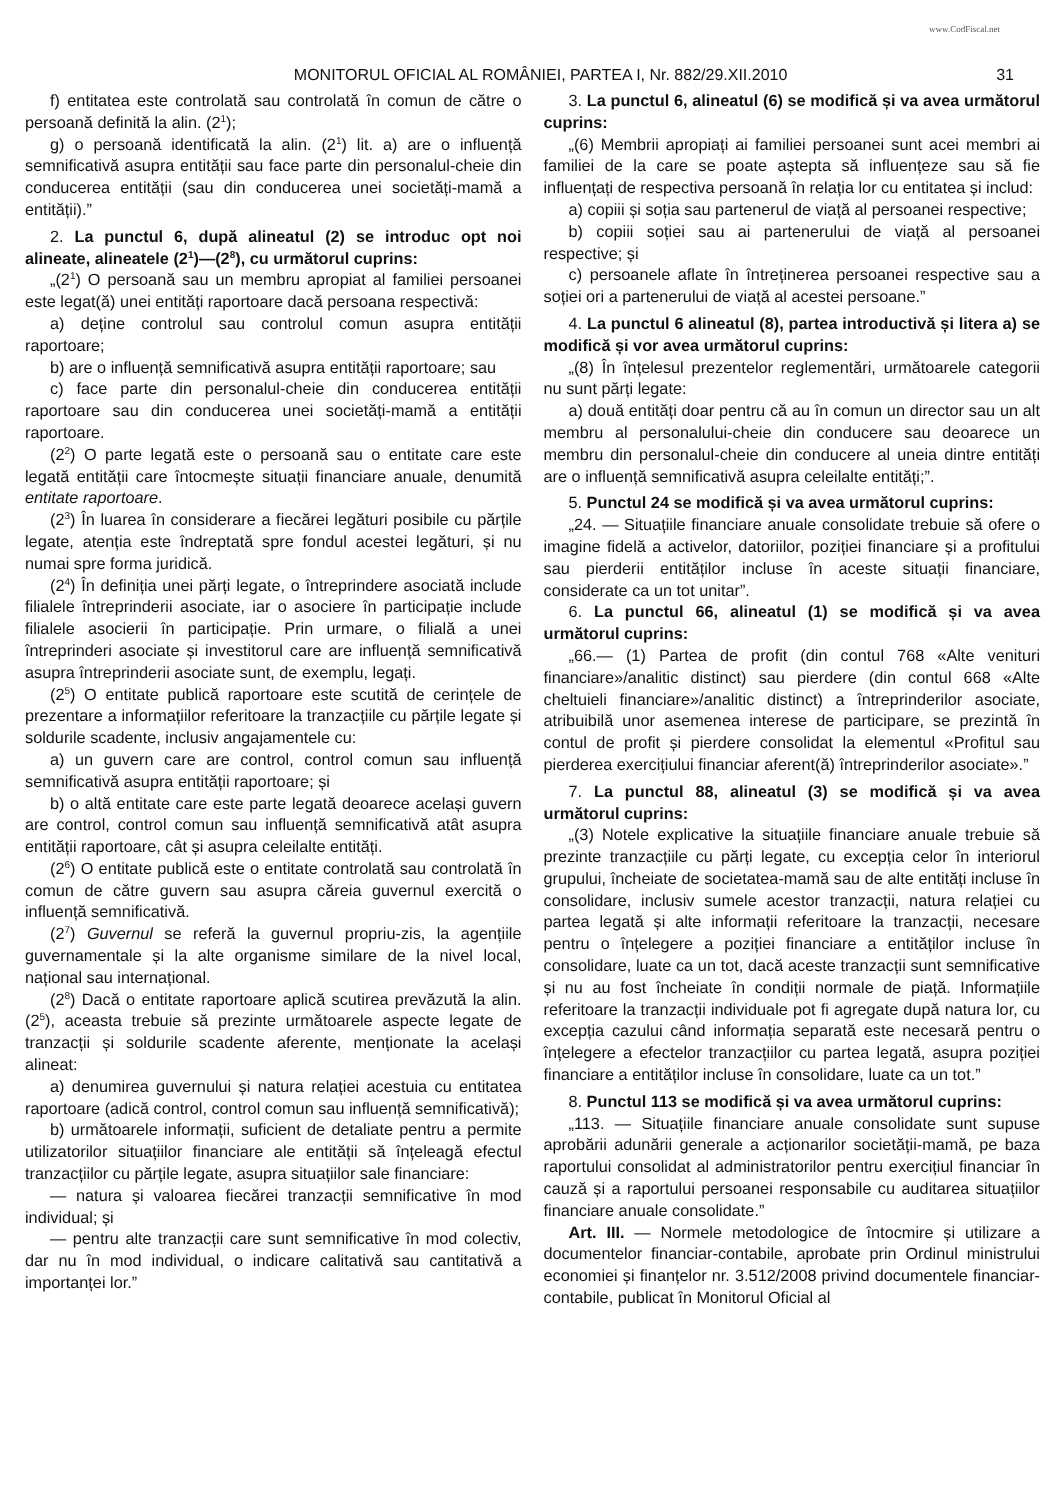www.CodFiscal.net
MONITORUL OFICIAL AL ROMÂNIEI, PARTEA I, Nr. 882/29.XII.2010 31
f) entitatea este controlată sau controlată în comun de către o persoană definită la alin. (2<sup>1</sup>);
g) o persoană identificată la alin. (2<sup>1</sup>) lit. a) are o influență semnificativă asupra entității sau face parte din personalul-cheie din conducerea entității (sau din conducerea unei societăți-mamă a entității).”
2. La punctul 6, după alineatul (2) se introduc opt noi alineate, alineatele (2<sup>1</sup>)—(2<sup>8</sup>), cu următorul cuprins:
„(2<sup>1</sup>) O persoană sau un membru apropiat al familiei persoanei este legat(ă) unei entități raportoare dacă persoana respectivă:
a) deține controlul sau controlul comun asupra entității raportoare;
b) are o influență semnificativă asupra entității raportoare; sau
c) face parte din personalul-cheie din conducerea entității raportoare sau din conducerea unei societăți-mamă a entității raportoare.
(2<sup>2</sup>) O parte legată este o persoană sau o entitate care este legată entității care întocmește situații financiare anuale, denumită entitate raportoare.
(2<sup>3</sup>) În luarea în considerare a fiecărei legături posibile cu părțile legate, atenția este îndreptată spre fondul acestei legături, și nu numai spre forma juridică.
(2<sup>4</sup>) În definiția unei părți legate, o întreprindere asociată include filialele întreprinderii asociate, iar o asociere în participație include filialele asocierii în participație. Prin urmare, o filială a unei întreprinderi asociate și investitorul care are influență semnificativă asupra întreprinderii asociate sunt, de exemplu, legați.
(2<sup>5</sup>) O entitate publică raportoare este scutită de cerințele de prezentare a informațiilor referitoare la tranzacțiile cu părțile legate și soldurile scadente, inclusiv angajamentele cu:
a) un guvern care are control, control comun sau influență semnificativă asupra entității raportoare; și
b) o altă entitate care este parte legată deoarece același guvern are control, control comun sau influență semnificativă atât asupra entității raportoare, cât și asupra celeilalte entități.
(2<sup>6</sup>) O entitate publică este o entitate controlată sau controlată în comun de către guvern sau asupra căreia guvernul exercită o influență semnificativă.
(2<sup>7</sup>) Guvernul se referă la guvernul propriu-zis, la agențiile guvernamentale și la alte organisme similare de la nivel local, național sau internațional.
(2<sup>8</sup>) Dacă o entitate raportoare aplică scutirea prevăzută la alin. (2<sup>5</sup>), aceasta trebuie să prezinte următoarele aspecte legate de tranzacții și soldurile scadente aferente, menționate la același alineat:
a) denumirea guvernului și natura relației acestuia cu entitatea raportoare (adică control, control comun sau influență semnificativă);
b) următoarele informații, suficient de detaliate pentru a permite utilizatorilor situațiilor financiare ale entității să înțeleagă efectul tranzacțiilor cu părțile legate, asupra situațiilor sale financiare:
— natura și valoarea fiecărei tranzacții semnificative în mod individual; și
— pentru alte tranzacții care sunt semnificative în mod colectiv, dar nu în mod individual, o indicare calitativă sau cantitativă a importanței lor.”
3. La punctul 6, alineatul (6) se modifică și va avea următorul cuprins:
„(6) Membrii apropiați ai familiei persoanei sunt acei membri ai familiei de la care se poate aștepta să influențeze sau să fie influențați de respectiva persoană în relația lor cu entitatea și includ:
a) copiii și soția sau partenerul de viață al persoanei respective;
b) copiii soției sau ai partenerului de viață al persoanei respective; și
c) persoanele aflate în întreținerea persoanei respective sau a soției ori a partenerului de viață al acestei persoane.”
4. La punctul 6 alineatul (8), partea introductivă și litera a) se modifică și vor avea următorul cuprins:
„(8) În înțelesul prezentelor reglementări, următoarele categorii nu sunt părți legate:
a) două entități doar pentru că au în comun un director sau un alt membru al personalului-cheie din conducere sau deoarece un membru din personalul-cheie din conducere al uneia dintre entități are o influență semnificativă asupra celeilalte entități;”.
5. Punctul 24 se modifică și va avea următorul cuprins:
„24. — Situațiile financiare anuale consolidate trebuie să ofere o imagine fidelă a activelor, datoriilor, poziției financiare și a profitului sau pierderii entităților incluse în aceste situații financiare, considerate ca un tot unitar”.
6. La punctul 66, alineatul (1) se modifică și va avea următorul cuprins:
„66.— (1) Partea de profit (din contul 768 «Alte venituri financiare»/analitic distinct) sau pierdere (din contul 668 «Alte cheltuieli financiare»/analitic distinct) a întreprinderilor asociate, atribuibilă unor asemenea interese de participare, se prezintă în contul de profit și pierdere consolidat la elementul «Profitul sau pierderea exercițiului financiar aferent(ă) întreprinderilor asociate».”
7. La punctul 88, alineatul (3) se modifică și va avea următorul cuprins:
„(3) Notele explicative la situațiile financiare anuale trebuie să prezinte tranzacțiile cu părți legate, cu excepția celor în interiorul grupului, încheiate de societatea-mamă sau de alte entități incluse în consolidare, inclusiv sumele acestor tranzacții, natura relației cu partea legată și alte informații referitoare la tranzacții, necesare pentru o înțelegere a poziției financiare a entităților incluse în consolidare, luate ca un tot, dacă aceste tranzacții sunt semnificative și nu au fost încheiate în condiții normale de piață. Informațiile referitoare la tranzacții individuale pot fi agregate după natura lor, cu excepția cazului când informația separată este necesară pentru o înțelegere a efectelor tranzacțiilor cu partea legată, asupra poziției financiare a entităților incluse în consolidare, luate ca un tot.”
8. Punctul 113 se modifică și va avea următorul cuprins:
„113. — Situațiile financiare anuale consolidate sunt supuse aprobării adunării generale a acționarilor societății-mamă, pe baza raportului consolidat al administratorilor pentru exercițiul financiar în cauză și a raportului persoanei responsabile cu auditarea situațiilor financiare anuale consolidate.”
Art. III. — Normele metodologice de întocmire și utilizare a documentelor financiar-contabile, aprobate prin Ordinul ministrului economiei și finanțelor nr. 3.512/2008 privind documentele financiar-contabile, publicat în Monitorul Oficial al